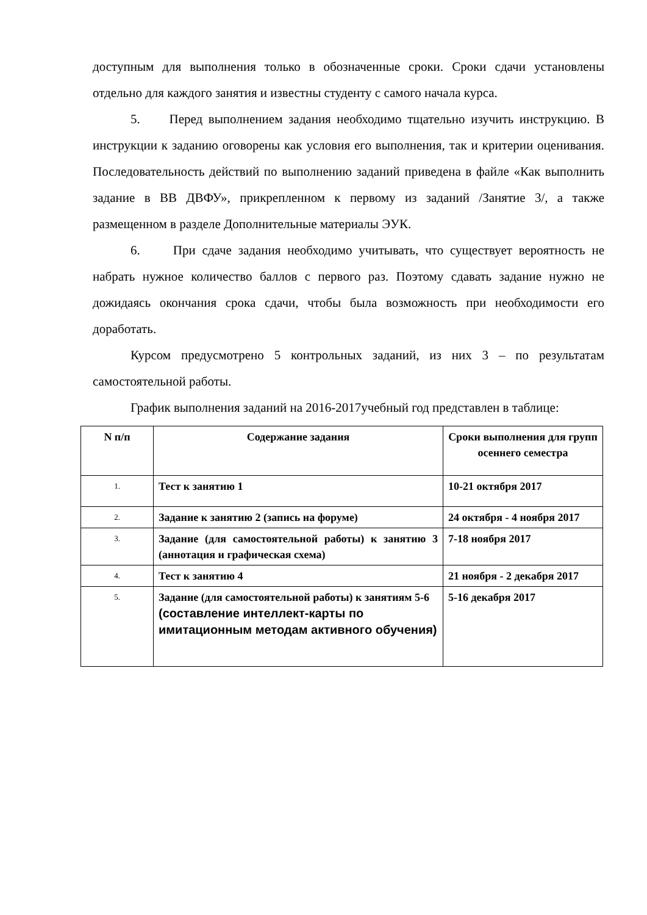доступным для выполнения только в обозначенные сроки. Сроки сдачи установлены отдельно для каждого занятия и известны студенту с самого начала курса.
5. Перед выполнением задания необходимо тщательно изучить инструкцию. В инструкции к заданию оговорены как условия его выполнения, так и критерии оценивания. Последовательность действий по выполнению заданий приведена в файле «Как выполнить задание в ВВ ДВФУ», прикрепленном к первому из заданий /Занятие 3/, а также размещенном в разделе Дополнительные материалы ЭУК.
6. При сдаче задания необходимо учитывать, что существует вероятность не набрать нужное количество баллов с первого раз. Поэтому сдавать задание нужно не дожидаясь окончания срока сдачи, чтобы была возможность при необходимости его доработать.
Курсом предусмотрено 5 контрольных заданий, из них 3 – по результатам самостоятельной работы.
График выполнения заданий на 2016-2017учебный год представлен в таблице:
| N п/п | Содержание задания | Сроки выполнения для групп осеннего семестра |
| --- | --- | --- |
| 1. | Тест к занятию 1 | 10-21 октября 2017 |
| 2. | Задание к занятию 2 (запись на форуме) | 24 октября - 4 ноября 2017 |
| 3. | Задание (для самостоятельной работы) к занятию 3 (аннотация и графическая схема) | 7-18 ноября 2017 |
| 4. | Тест к занятию 4 | 21 ноября - 2 декабря 2017 |
| 5. | Задание (для самостоятельной работы) к занятиям 5-6 (составление интеллект-карты по имитационным методам активного обучения) | 5-16 декабря 2017 |